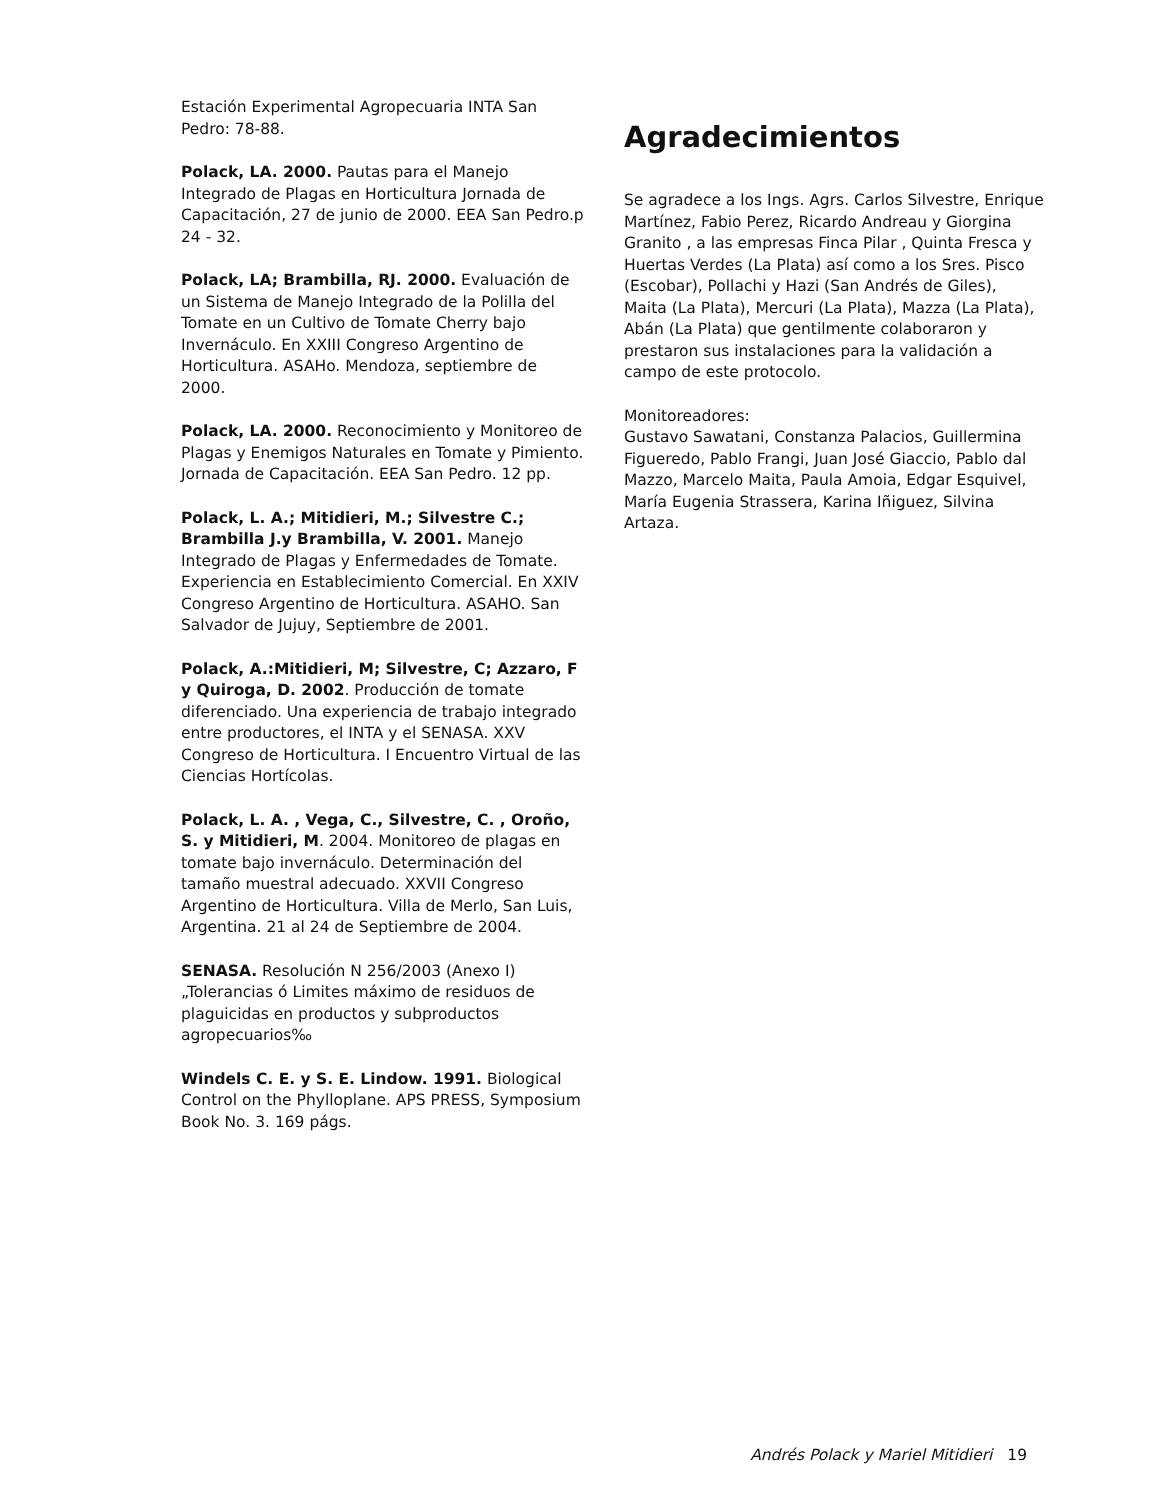Estación Experimental Agropecuaria INTA San Pedro: 78-88.
Polack, LA. 2000. Pautas para el Manejo Integrado de Plagas en Horticultura Jornada de Capacitación, 27 de junio de 2000. EEA San Pedro.p 24 - 32.
Polack, LA; Brambilla, RJ. 2000. Evaluación de un Sistema de Manejo Integrado de la Polilla del Tomate en un Cultivo de Tomate Cherry bajo Invernáculo. En XXIII Congreso Argentino de Horticultura. ASAHo. Mendoza, septiembre de 2000.
Polack, LA. 2000. Reconocimiento y Monitoreo de Plagas y Enemigos Naturales en Tomate y Pimiento. Jornada de Capacitación. EEA San Pedro. 12 pp.
Polack, L. A.; Mitidieri, M.; Silvestre C.; Brambilla J.y Brambilla, V. 2001. Manejo Integrado de Plagas y Enfermedades de Tomate. Experiencia en Establecimiento Comercial. En XXIV Congreso Argentino de Horticultura. ASAHO. San Salvador de Jujuy, Septiembre de 2001.
Polack, A.:Mitidieri, M; Silvestre, C; Azzaro, F y Quiroga, D. 2002. Producción de tomate diferenciado. Una experiencia de trabajo integrado entre productores, el INTA y el SENASA. XXV Congreso de Horticultura. I Encuentro Virtual de las Ciencias Hortícolas.
Polack, L. A. , Vega, C., Silvestre, C. , Oroño, S. y Mitidieri, M. 2004. Monitoreo de plagas en tomate bajo invernáculo. Determinación del tamaño muestral adecuado. XXVII Congreso Argentino de Horticultura. Villa de Merlo, San Luis, Argentina. 21 al 24 de Septiembre de 2004.
SENASA. Resolución N 256/2003 (Anexo I) „Tolerancias ó Limites máximo de residuos de plaguicidas en productos y subproductos agropecuarios‰
Windels C. E. y S. E. Lindow. 1991. Biological Control on the Phylloplane. APS PRESS, Symposium Book No. 3. 169 págs.
Agradecimientos
Se agradece a los Ings. Agrs. Carlos Silvestre, Enrique Martínez, Fabio Perez, Ricardo Andreau y Giorgina Granito , a las empresas Finca Pilar , Quinta Fresca y Huertas Verdes (La Plata) así como a los Sres. Pisco (Escobar), Pollachi y Hazi (San Andrés de Giles), Maita (La Plata), Mercuri (La Plata), Mazza (La Plata), Abán (La Plata) que gentilmente colaboraron y prestaron sus instalaciones para la validación a campo de este protocolo.
Monitoreadores:
Gustavo Sawatani, Constanza Palacios, Guillermina Figueredo, Pablo Frangi, Juan José Giaccio, Pablo dal Mazzo, Marcelo Maita, Paula Amoia, Edgar Esquivel, María Eugenia Strassera, Karina Iñiguez, Silvina Artaza.
Andrés Polack y Mariel Mitidieri 19